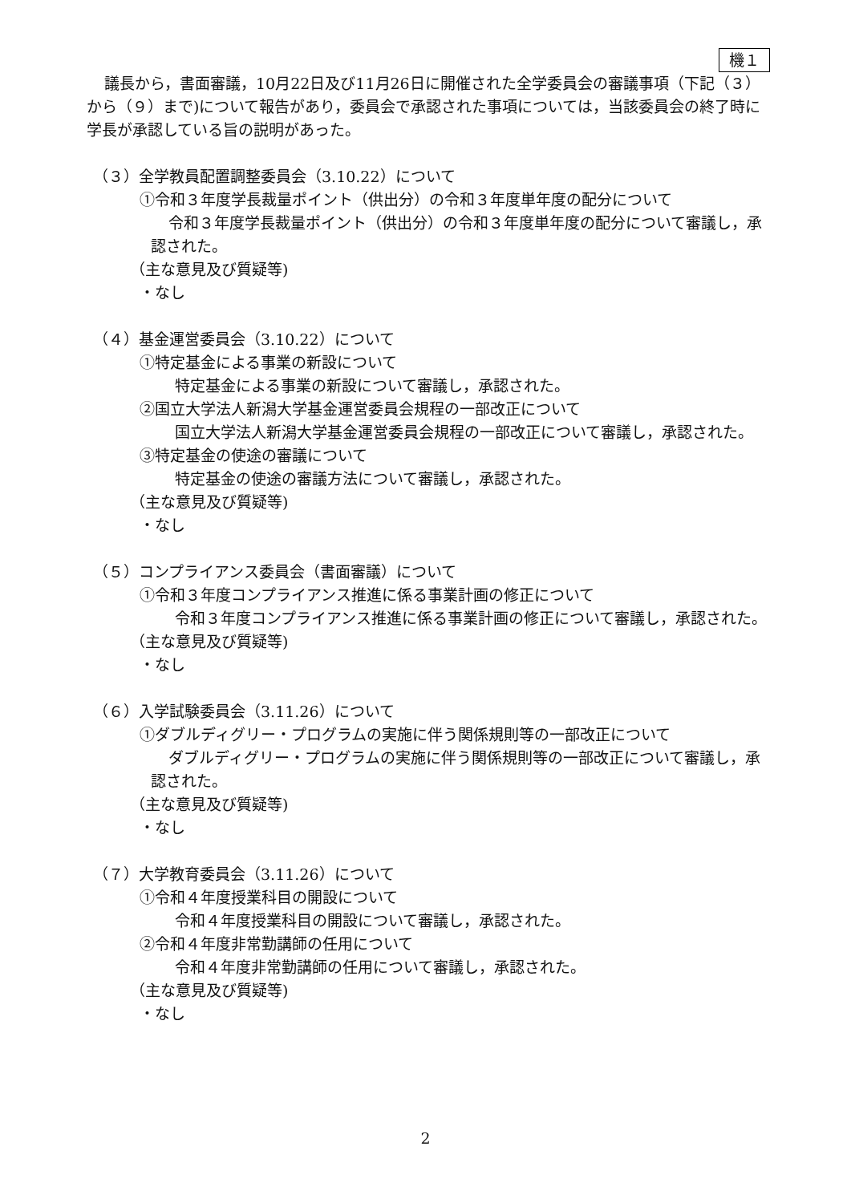機１
議長から，書面審議，10月22日及び11月26日に開催された全学委員会の審議事項（下記（３）から（９）まで)について報告があり，委員会で承認された事項については，当該委員会の終了時に学長が承認している旨の説明があった。
（３）全学教員配置調整委員会（3.10.22）について
①令和３年度学長裁量ポイント（供出分）の令和３年度単年度の配分について
令和３年度学長裁量ポイント（供出分）の令和３年度単年度の配分について審議し，承認された。
（主な意見及び質疑等)
・なし
（４）基金運営委員会（3.10.22）について
①特定基金による事業の新設について
特定基金による事業の新設について審議し，承認された。
②国立大学法人新潟大学基金運営委員会規程の一部改正について
国立大学法人新潟大学基金運営委員会規程の一部改正について審議し，承認された。
③特定基金の使途の審議について
特定基金の使途の審議方法について審議し，承認された。
（主な意見及び質疑等)
・なし
（５）コンプライアンス委員会（書面審議）について
①令和３年度コンプライアンス推進に係る事業計画の修正について
令和３年度コンプライアンス推進に係る事業計画の修正について審議し，承認された。
（主な意見及び質疑等)
・なし
（６）入学試験委員会（3.11.26）について
①ダブルディグリー・プログラムの実施に伴う関係規則等の一部改正について
ダブルディグリー・プログラムの実施に伴う関係規則等の一部改正について審議し，承認された。
（主な意見及び質疑等)
・なし
（７）大学教育委員会（3.11.26）について
①令和４年度授業科目の開設について
令和４年度授業科目の開設について審議し，承認された。
②令和４年度非常勤講師の任用について
令和４年度非常勤講師の任用について審議し，承認された。
（主な意見及び質疑等)
・なし
2